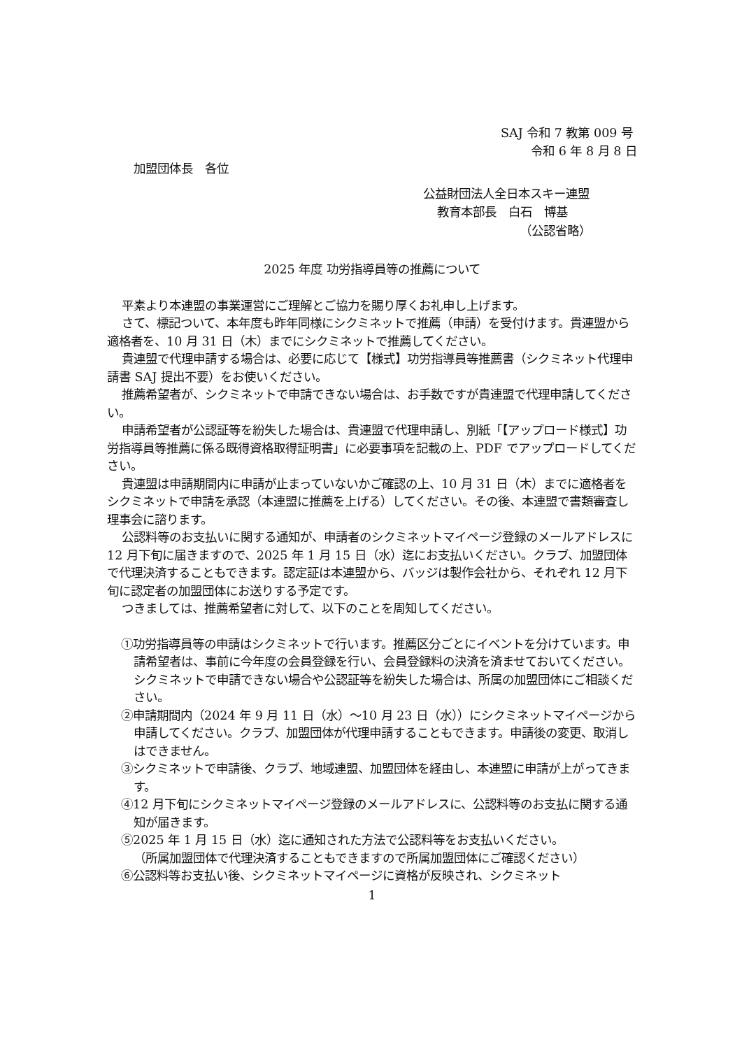SAJ 令和 7 教第 009 号
令和 6 年 8 月 8 日
加盟団体長　各位
公益財団法人全日本スキー連盟
教育本部長　白石　博基
（公認省略）
2025 年度 功労指導員等の推薦について
平素より本連盟の事業運営にご理解とご協力を賜り厚くお礼申し上げます。
さて、標記ついて、本年度も昨年同様にシクミネットで推薦（申請）を受付けます。貴連盟から適格者を、10 月 31 日（木）までにシクミネットで推薦してください。
貴連盟で代理申請する場合は、必要に応じて【様式】功労指導員等推薦書（シクミネット代理申請書 SAJ 提出不要）をお使いください。
推薦希望者が、シクミネットで申請できない場合は、お手数ですが貴連盟で代理申請してください。
申請希望者が公認証等を紛失した場合は、貴連盟で代理申請し、別紙「【アップロード様式】功労指導員等推薦に係る既得資格取得証明書」に必要事項を記載の上、PDF でアップロードしてください。
貴連盟は申請期間内に申請が止まっていないかご確認の上、10 月 31 日（木）までに適格者をシクミネットで申請を承認（本連盟に推薦を上げる）してください。その後、本連盟で書類審査し理事会に諮ります。
公認料等のお支払いに関する通知が、申請者のシクミネットマイページ登録のメールアドレスに 12 月下旬に届きますので、2025 年 1 月 15 日（水）迄にお支払いください。クラブ、加盟団体で代理決済することもできます。認定証は本連盟から、バッジは製作会社から、それぞれ 12 月下旬に認定者の加盟団体にお送りする予定です。
つきましては、推薦希望者に対して、以下のことを周知してください。
①功労指導員等の申請はシクミネットで行います。推薦区分ごとにイベントを分けています。申請希望者は、事前に今年度の会員登録を行い、会員登録料の決済を済ませておいてください。
シクミネットで申請できない場合や公認証等を紛失した場合は、所属の加盟団体にご相談ください。
②申請期間内（2024 年 9 月 11 日（水）～10 月 23 日（水））にシクミネットマイページから申請してください。クラブ、加盟団体が代理申請することもできます。申請後の変更、取消しはできません。
③シクミネットで申請後、クラブ、地域連盟、加盟団体を経由し、本連盟に申請が上がってきます。
④12 月下旬にシクミネットマイページ登録のメールアドレスに、公認料等のお支払に関する通知が届きます。
⑤2025 年 1 月 15 日（水）迄に通知された方法で公認料等をお支払いください。
（所属加盟団体で代理決済することもできますので所属加盟団体にご確認ください）
⑥公認料等お支払い後、シクミネットマイページに資格が反映され、シクミネット
1